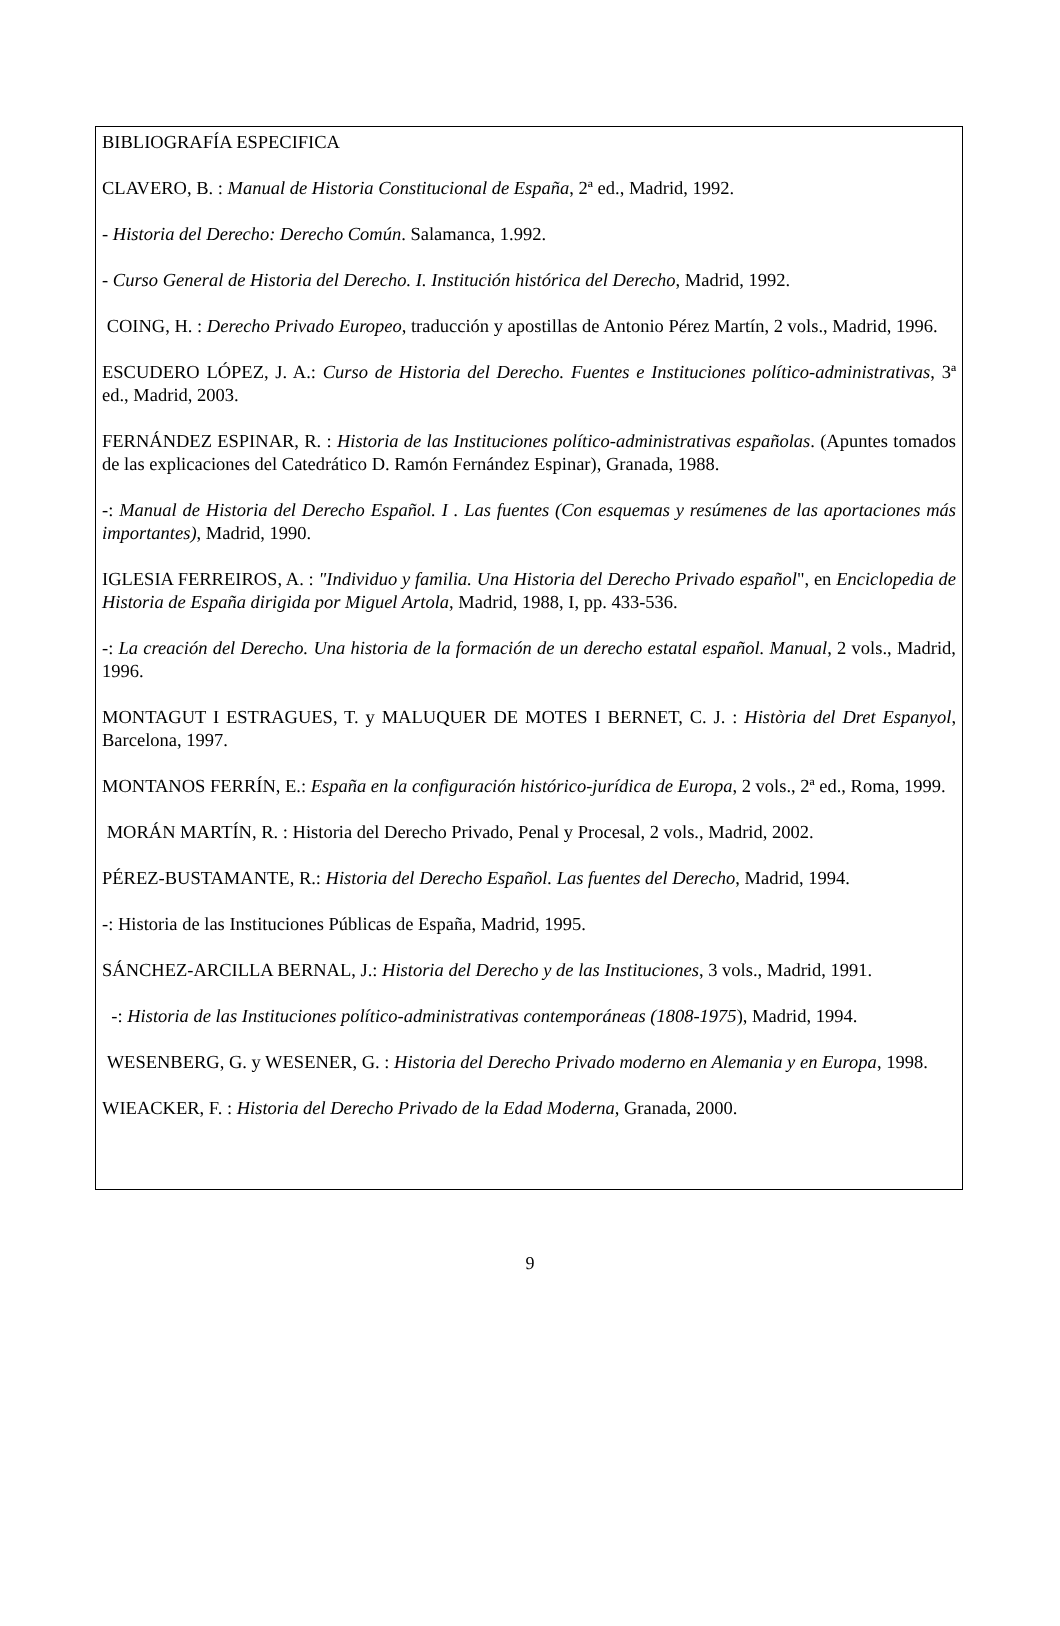BIBLIOGRAFÍA ESPECIFICA
CLAVERO, B. : Manual de Historia Constitucional de España, 2ª ed., Madrid, 1992.
- Historia del Derecho: Derecho Común. Salamanca, 1.992.
- Curso General de Historia del Derecho. I. Institución histórica del Derecho, Madrid, 1992.
COING, H. : Derecho Privado Europeo, traducción y apostillas de Antonio Pérez Martín, 2 vols., Madrid, 1996.
ESCUDERO LÓPEZ, J. A.: Curso de Historia del Derecho. Fuentes e Instituciones político-administrativas, 3ª ed., Madrid, 2003.
FERNÁNDEZ ESPINAR, R. : Historia de las Instituciones político-administrativas españolas. (Apuntes tomados de las explicaciones del Catedrático D. Ramón Fernández Espinar), Granada, 1988.
-: Manual de Historia del Derecho Español. I . Las fuentes (Con esquemas y resúmenes de las aportaciones más importantes), Madrid, 1990.
IGLESIA FERREIROS, A. : "Individuo y familia. Una Historia del Derecho Privado español", en Enciclopedia de Historia de España dirigida por Miguel Artola, Madrid, 1988, I, pp. 433-536.
-: La creación del Derecho. Una historia de la formación de un derecho estatal español. Manual, 2 vols., Madrid, 1996.
MONTAGUT I ESTRAGUES, T. y MALUQUER DE MOTES I BERNET, C. J. : Història del Dret Espanyol, Barcelona, 1997.
MONTANOS FERRÍN, E.: España en la configuración histórico-jurídica de Europa, 2 vols., 2ª ed., Roma, 1999.
MORÁN MARTÍN, R. : Historia del Derecho Privado, Penal y Procesal, 2 vols., Madrid, 2002.
PÉREZ-BUSTAMANTE, R.: Historia del Derecho Español. Las fuentes del Derecho, Madrid, 1994.
-: Historia de las Instituciones Públicas de España, Madrid, 1995.
SÁNCHEZ-ARCILLA BERNAL, J.: Historia del Derecho y de las Instituciones, 3 vols., Madrid, 1991.
-: Historia de las Instituciones político-administrativas contemporáneas (1808-1975), Madrid, 1994.
WESENBERG, G. y WESENER, G. : Historia del Derecho Privado moderno en Alemania y en Europa, 1998.
WIEACKER, F. : Historia del Derecho Privado de la Edad Moderna, Granada, 2000.
9